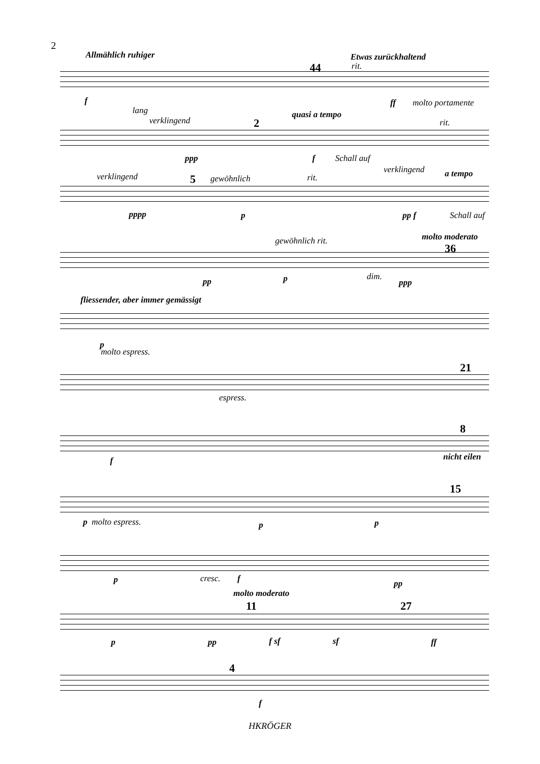2
Allmählich ruhiger
44
Etwas zurückhaltend
rit.
f ff molto portamente
lang
verklingend 2
quasi a tempo
rit.
ppp f Schall auf
verklingend 5 gewöhnlich rit.
verklingend a tempo
pppp p pp f Schall auf
gewöhnlich rit. molto moderato
36
pp p dim.
ppp
fliessender, aber immer gemässigt
p
molto espress.
21
espress.
8
f nicht eilen
15
p molto espress. p p
p cresc. f pp
molto moderato
11 27
p pp f sf sf ff
4
f
HKRÖGER